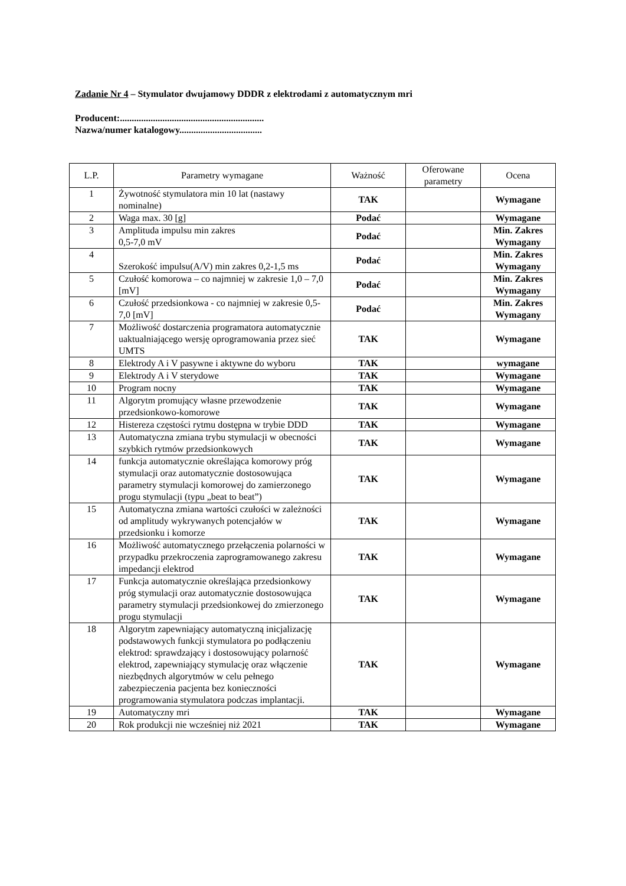Zadanie Nr 4 – Stymulator dwujamowy DDDR z elektrodami z automatycznym mri
Producent:.............................................................
Nazwa/numer katalogowy...................................
| L.P. | Parametry wymagane | Ważność | Oferowane parametry | Ocena |
| --- | --- | --- | --- | --- |
| 1 | Żywotność stymulatora min 10 lat (nastawy nominalne) | TAK | | Wymagane |
| 2 | Waga max. 30 [g] | Podać | | Wymagane |
| 3 | Amplituda impulsu min zakres 0,5-7,0 mV | Podać | | Min. Zakres Wymagany |
| 4 | Szerokość impulsu(A/V) min zakres 0,2-1,5 ms | Podać | | Min. Zakres Wymagany |
| 5 | Czułość komorowa – co najmniej w zakresie 1,0 – 7,0 [mV] | Podać | | Min. Zakres Wymagany |
| 6 | Czułość przedsionkowa - co najmniej w zakresie 0,5- 7,0 [mV] | Podać | | Min. Zakres Wymagany |
| 7 | Możliwość dostarczenia programatora automatycznie uaktualniającego wersję oprogramowania przez sieć UMTS | TAK | | Wymagane |
| 8 | Elektrody A i V pasywne i aktywne do wyboru | TAK | | wymagane |
| 9 | Elektrody A i V sterydowe | TAK | | Wymagane |
| 10 | Program nocny | TAK | | Wymagane |
| 11 | Algorytm promujący własne przewodzenie przedsionkowo-komorowe | TAK | | Wymagane |
| 12 | Histereza częstości rytmu dostępna w trybie DDD | TAK | | Wymagane |
| 13 | Automatyczna zmiana trybu stymulacji w obecności szybkich rytmów przedsionkowych | TAK | | Wymagane |
| 14 | funkcja automatycznie określająca komorowy próg stymulacji oraz automatycznie dostosowująca parametry stymulacji komorowej do zamierzonego progu stymulacji (typu „beat to beat”) | TAK | | Wymagane |
| 15 | Automatyczna zmiana wartości czułości w zależności od amplitudy wykrywanych potencjałów w przedsionku i komorze | TAK | | Wymagane |
| 16 | Możliwość automatycznego przełączenia polarności w przypadku przekroczenia zaprogramowanego zakresu impedancji elektrod | TAK | | Wymagane |
| 17 | Funkcja automatycznie określająca przedsionkowy próg stymulacji oraz automatycznie dostosowująca parametry stymulacji przedsionkowej do zmierzonego progu stymulacji | TAK | | Wymagane |
| 18 | Algorytm zapewniający automatyczną inicjalizację podstawowych funkcji stymulatora po podłączeniu elektrod: sprawdzający i dostosowujący polarność elektrod, zapewniający stymulację oraz włączenie niezbędnych algorytmów w celu pełnego zabezpieczenia pacjenta bez konieczności programowania stymulatora podczas implantacji. | TAK | | Wymagane |
| 19 | Automatyczny mri | TAK | | Wymagane |
| 20 | Rok produkcji nie wcześniej niż 2021 | TAK | | Wymagane |